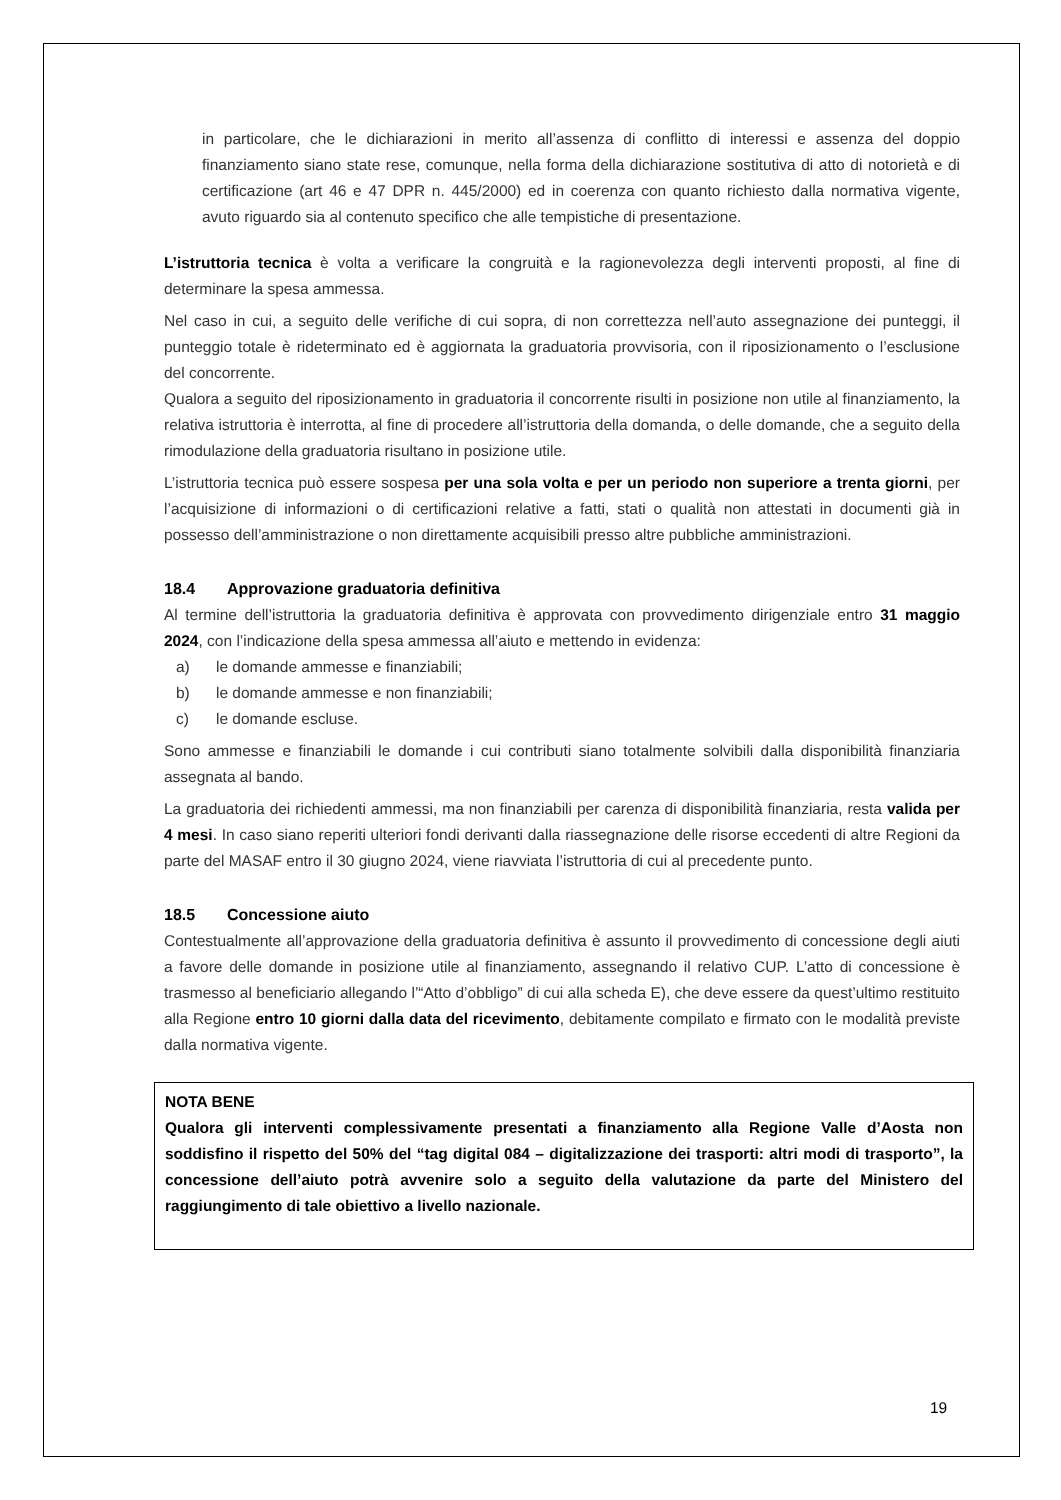in particolare, che le dichiarazioni in merito all’assenza di conflitto di interessi e assenza del doppio finanziamento siano state rese, comunque, nella forma della dichiarazione sostitutiva di atto di notorietà e di certificazione (art 46 e 47 DPR n. 445/2000) ed in coerenza con quanto richiesto dalla normativa vigente, avuto riguardo sia al contenuto specifico che alle tempistiche di presentazione.
L’istruttoria tecnica è volta a verificare la congruità e la ragionevolezza degli interventi proposti, al fine di determinare la spesa ammessa.
Nel caso in cui, a seguito delle verifiche di cui sopra, di non correttezza nell’auto assegnazione dei punteggi, il punteggio totale è rideterminato ed è aggiornata la graduatoria provvisoria, con il riposizionamento o l’esclusione del concorrente.
Qualora a seguito del riposizionamento in graduatoria il concorrente risulti in posizione non utile al finanziamento, la relativa istruttoria è interrotta, al fine di procedere all’istruttoria della domanda, o delle domande, che a seguito della rimodulazione della graduatoria risultano in posizione utile.
L’istruttoria tecnica può essere sospesa per una sola volta e per un periodo non superiore a trenta giorni, per l’acquisizione di informazioni o di certificazioni relative a fatti, stati o qualità non attestati in documenti già in possesso dell’amministrazione o non direttamente acquisibili presso altre pubbliche amministrazioni.
18.4 Approvazione graduatoria definitiva
Al termine dell’istruttoria la graduatoria definitiva è approvata con provvedimento dirigenziale entro 31 maggio 2024, con l’indicazione della spesa ammessa all’aiuto e mettendo in evidenza:
a) le domande ammesse e finanziabili;
b) le domande ammesse e non finanziabili;
c) le domande escluse.
Sono ammesse e finanziabili le domande i cui contributi siano totalmente solvibili dalla disponibilità finanziaria assegnata al bando.
La graduatoria dei richiedenti ammessi, ma non finanziabili per carenza di disponibilità finanziaria, resta valida per 4 mesi. In caso siano reperiti ulteriori fondi derivanti dalla riassegnazione delle risorse eccedenti di altre Regioni da parte del MASAF entro il 30 giugno 2024, viene riavviata l’istruttoria di cui al precedente punto.
18.5 Concessione aiuto
Contestualmente all’approvazione della graduatoria definitiva è assunto il provvedimento di concessione degli aiuti a favore delle domande in posizione utile al finanziamento, assegnando il relativo CUP. L’atto di concessione è trasmesso al beneficiario allegando l’“Atto d’obbligo” di cui alla scheda E), che deve essere da quest’ultimo restituito alla Regione entro 10 giorni dalla data del ricevimento, debitamente compilato e firmato con le modalità previste dalla normativa vigente.
NOTA BENE
Qualora gli interventi complessivamente presentati a finanziamento alla Regione Valle d’Aosta non soddisfino il rispetto del 50% del “tag digital 084 – digitalizzazione dei trasporti: altri modi di trasporto”, la concessione dell’aiuto potrà avvenire solo a seguito della valutazione da parte del Ministero del raggiungimento di tale obiettivo a livello nazionale.
19